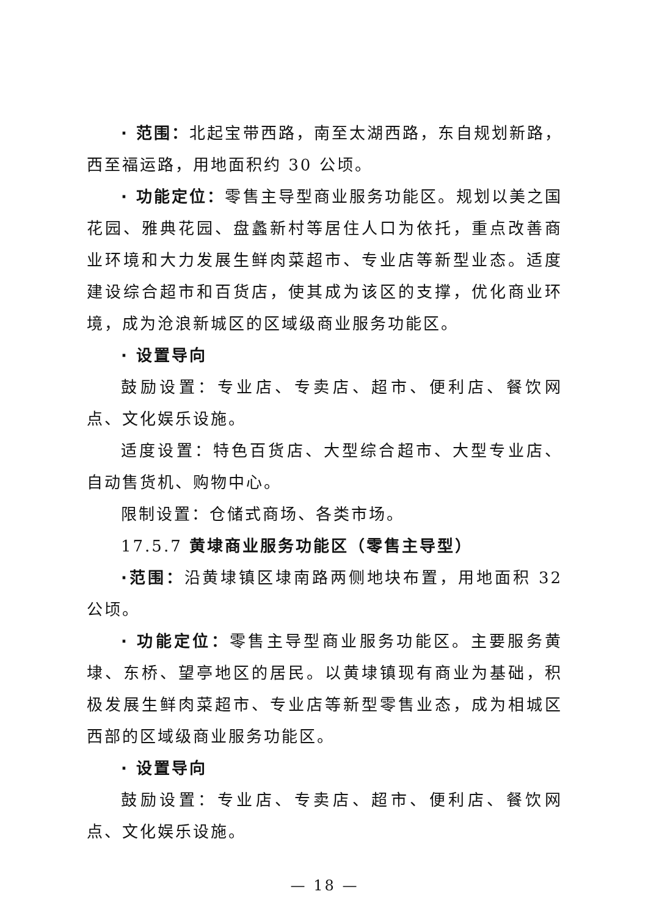· 范围：北起宝带西路，南至太湖西路，东自规划新路，西至福运路，用地面积约 30 公顷。
· 功能定位：零售主导型商业服务功能区。规划以美之国花园、雅典花园、盘蠡新村等居住人口为依托，重点改善商业环境和大力发展生鲜肉菜超市、专业店等新型业态。适度建设综合超市和百货店，使其成为该区的支撑，优化商业环境，成为沧浪新城区的区域级商业服务功能区。
· 设置导向
鼓励设置：专业店、专卖店、超市、便利店、餐饮网点、文化娱乐设施。
适度设置：特色百货店、大型综合超市、大型专业店、自动售货机、购物中心。
限制设置：仓储式商场、各类市场。
17.5.7 黄埭商业服务功能区（零售主导型）
·范围：沿黄埭镇区埭南路两侧地块布置，用地面积 32 公顷。
· 功能定位：零售主导型商业服务功能区。主要服务黄埭、东桥、望亭地区的居民。以黄埭镇现有商业为基础，积极发展生鲜肉菜超市、专业店等新型零售业态，成为相城区西部的区域级商业服务功能区。
· 设置导向
鼓励设置：专业店、专卖店、超市、便利店、餐饮网点、文化娱乐设施。
— 18 —